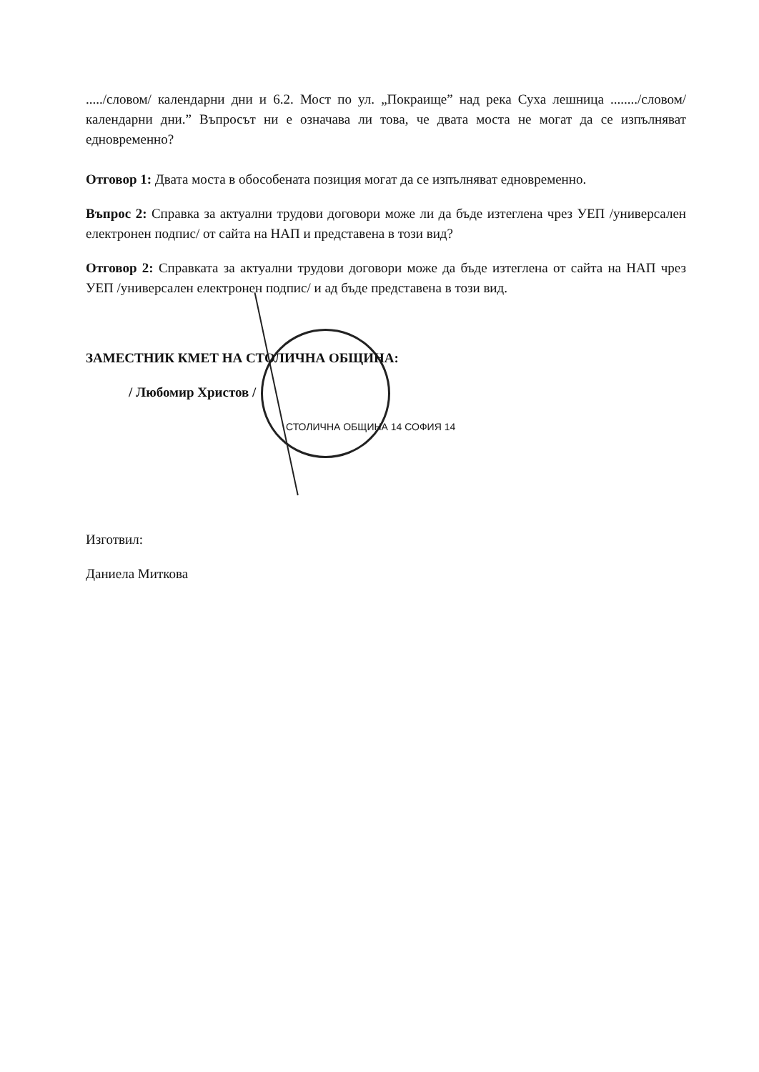...../словом/ календарни дни и 6.2. Мост по ул. „Покраище” над река Суха лешница ......../словом/ календарни дни.” Въпросът ни е означава ли това, че двата моста не могат да се изпълняват едновременно?
Отговор 1: Двата моста в обособената позиция могат да се изпълняват едновременно.
Въпрос 2: Справка за актуални трудови договори може ли да бъде изтеглена чрез УЕП /универсален електронен подпис/ от сайта на НАП и представена в този вид?
Отговор 2: Справката за актуални трудови договори може да бъде изтеглена от сайта на НАП чрез УЕП /универсален електронен подпис/ и ад бъде представена в този вид.
ЗАМЕСТНИК КМЕТ НА СТОЛИЧНА ОБЩИНА:
/ Любомир Христов /
СТОЛИЧНА ОБЩИНА 14 СОФИЯ 14
Изготвил:
Даниела Миткова